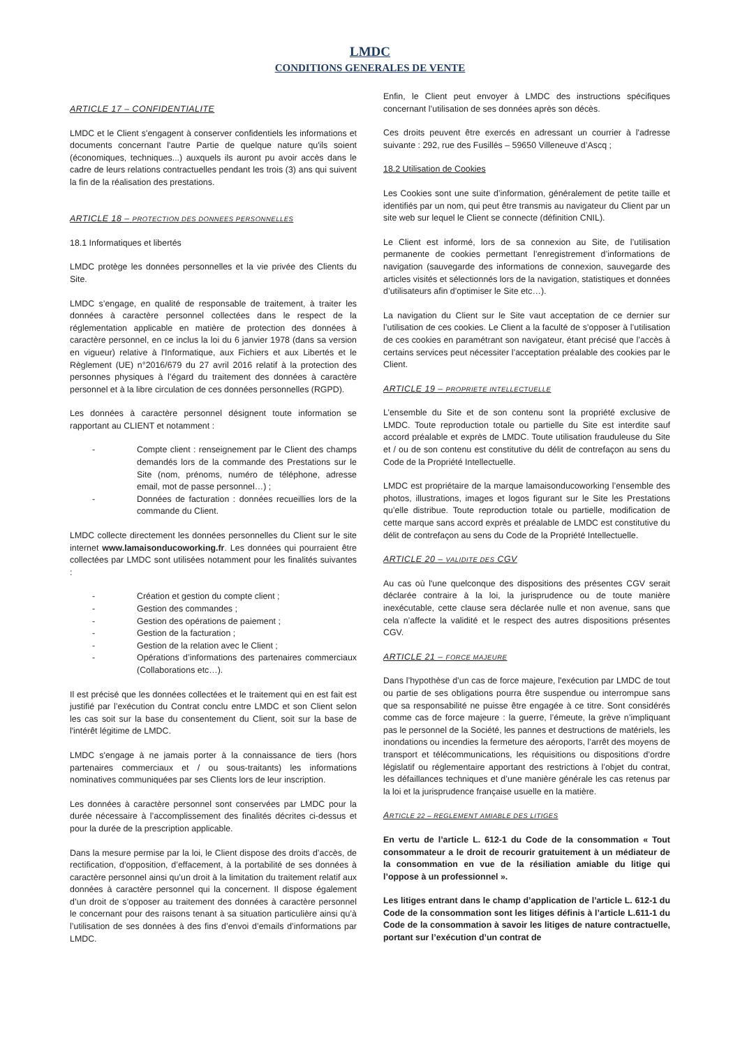LMDC
CONDITIONS GENERALES DE VENTE
ARTICLE 17 – CONFIDENTIALITE
LMDC et le Client s'engagent à conserver confidentiels les informations et documents concernant l'autre Partie de quelque nature qu'ils soient (économiques, techniques...) auxquels ils auront pu avoir accès dans le cadre de leurs relations contractuelles pendant les trois (3) ans qui suivent la fin de la réalisation des prestations.
ARTICLE 18 – PROTECTION DES DONNEES PERSONNELLES
18.1 Informatiques et libertés
LMDC protège les données personnelles et la vie privée des Clients du Site.
LMDC s’engage, en qualité de responsable de traitement, à traiter les données à caractère personnel collectées dans le respect de la réglementation applicable en matière de protection des données à caractère personnel, en ce inclus la loi du 6 janvier 1978 (dans sa version en vigueur) relative à l'Informatique, aux Fichiers et aux Libertés et le Règlement (UE) n°2016/679 du 27 avril 2016 relatif à la protection des personnes physiques à l’égard du traitement des données à caractère personnel et à la libre circulation de ces données personnelles (RGPD).
Les données à caractère personnel désignent toute information se rapportant au CLIENT et notamment :
- Compte client : renseignement par le Client des champs demandés lors de la commande des Prestations sur le Site (nom, prénoms, numéro de téléphone, adresse email, mot de passe personnel…) ;
- Données de facturation : données recueillies lors de la commande du Client.
LMDC collecte directement les données personnelles du Client sur le site internet www.lamaisonducoworking.fr. Les données qui pourraient être collectées par LMDC sont utilisées notamment pour les finalités suivantes :
- Création et gestion du compte client ;
- Gestion des commandes ;
- Gestion des opérations de paiement ;
- Gestion de la facturation ;
- Gestion de la relation avec le Client ;
- Opérations d’informations des partenaires commerciaux (Collaborations etc…).
Il est précisé que les données collectées et le traitement qui en est fait est justifié par l’exécution du Contrat conclu entre LMDC et son Client selon les cas soit sur la base du consentement du Client, soit sur la base de l'intérêt légitime de LMDC.
LMDC s'engage à ne jamais porter à la connaissance de tiers (hors partenaires commerciaux et / ou sous-traitants) les informations nominatives communiquées par ses Clients lors de leur inscription.
Les données à caractère personnel sont conservées par LMDC pour la durée nécessaire à l’accomplissement des finalités décrites ci-dessus et pour la durée de la prescription applicable.
Dans la mesure permise par la loi, le Client dispose des droits d’accès, de rectification, d’opposition, d’effacement, à la portabilité de ses données à caractère personnel ainsi qu’un droit à la limitation du traitement relatif aux données à caractère personnel qui la concernent. Il dispose également d’un droit de s’opposer au traitement des données à caractère personnel le concernant pour des raisons tenant à sa situation particulière ainsi qu’à l’utilisation de ses données à des fins d’envoi d’emails d’informations par LMDC.
Enfin, le Client peut envoyer à LMDC des instructions spécifiques concernant l’utilisation de ses données après son décès.
Ces droits peuvent être exercés en adressant un courrier à l'adresse suivante : 292, rue des Fusillés – 59650 Villeneuve d’Ascq ;
18.2 Utilisation de Cookies
Les Cookies sont une suite d’information, généralement de petite taille et identifiés par un nom, qui peut être transmis au navigateur du Client par un site web sur lequel le Client se connecte (définition CNIL).
Le Client est informé, lors de sa connexion au Site, de l’utilisation permanente de cookies permettant l’enregistrement d’informations de navigation (sauvegarde des informations de connexion, sauvegarde des articles visités et sélectionnés lors de la navigation, statistiques et données d’utilisateurs afin d’optimiser le Site etc…).
La navigation du Client sur le Site vaut acceptation de ce dernier sur l’utilisation de ces cookies. Le Client a la faculté de s’opposer à l’utilisation de ces cookies en paramétrant son navigateur, étant précisé que l’accès à certains services peut nécessiter l’acceptation préalable des cookies par le Client.
ARTICLE 19 – PROPRIETE INTELLECTUELLE
L’ensemble du Site et de son contenu sont la propriété exclusive de LMDC. Toute reproduction totale ou partielle du Site est interdite sauf accord préalable et exprès de LMDC. Toute utilisation frauduleuse du Site et / ou de son contenu est constitutive du délit de contrefaçon au sens du Code de la Propriété Intellectuelle.
LMDC est propriétaire de la marque lamaisonducoworking l’ensemble des photos, illustrations, images et logos figurant sur le Site les Prestations qu’elle distribue. Toute reproduction totale ou partielle, modification de cette marque sans accord exprès et préalable de LMDC est constitutive du délit de contrefaçon au sens du Code de la Propriété Intellectuelle.
ARTICLE 20 – VALIDITE DES CGV
Au cas où l'une quelconque des dispositions des présentes CGV serait déclarée contraire à la loi, la jurisprudence ou de toute manière inexécutable, cette clause sera déclarée nulle et non avenue, sans que cela n’affecte la validité et le respect des autres dispositions présentes CGV.
ARTICLE 21 – FORCE MAJEURE
Dans l’hypothèse d’un cas de force majeure, l'exécution par LMDC de tout ou partie de ses obligations pourra être suspendue ou interrompue sans que sa responsabilité ne puisse être engagée à ce titre. Sont considérés comme cas de force majeure : la guerre, l’émeute, la grève n’impliquant pas le personnel de la Société, les pannes et destructions de matériels, les inondations ou incendies la fermeture des aéroports, l’arrêt des moyens de transport et télécommunications, les réquisitions ou dispositions d’ordre législatif ou réglementaire apportant des restrictions à l’objet du contrat, les défaillances techniques et d’une manière générale les cas retenus par la loi et la jurisprudence française usuelle en la matière.
ARTICLE 22 – REGLEMENT AMIABLE DES LITIGES
En vertu de l’article L. 612-1 du Code de la consommation « Tout consommateur a le droit de recourir gratuitement à un médiateur de la consommation en vue de la résiliation amiable du litige qui l’oppose à un professionnel ».
Les litiges entrant dans le champ d’application de l’article L. 612-1 du Code de la consommation sont les litiges définis à l’article L.611-1 du Code de la consommation à savoir les litiges de nature contractuelle, portant sur l’exécution d’un contrat de